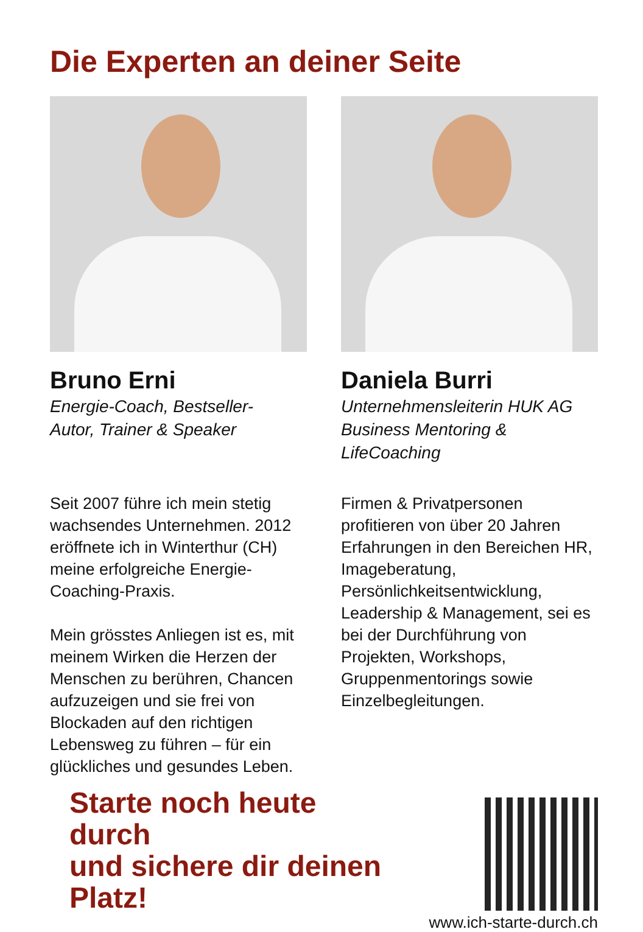Die Experten an deiner Seite
Bruno Erni
Energie-Coach, Bestseller-
Autor, Trainer & Speaker
Seit 2007 führe ich mein stetig wachsendes Unternehmen. 2012 eröffnete ich in Winterthur (CH) meine erfolgreiche Energie-Coaching-Praxis.
Mein grösstes Anliegen ist es, mit meinem Wirken die Herzen der Menschen zu berühren, Chancen aufzuzeigen und sie frei von Blockaden auf den richtigen Lebensweg zu führen – für ein glückliches und gesundes Leben.
Daniela Burri
Unternehmensleiterin HUK AG
Business Mentoring &
LifeCoaching
Firmen & Privatpersonen profitieren von über 20 Jahren Erfahrungen in den Bereichen HR, Imageberatung, Persönlichkeitsentwicklung, Leadership & Management, sei es bei der Durchführung von Projekten, Workshops, Gruppenmentorings sowie Einzelbegleitungen.
Starte noch heute durch
und sichere dir deinen Platz!
www.ich-starte-durch.ch